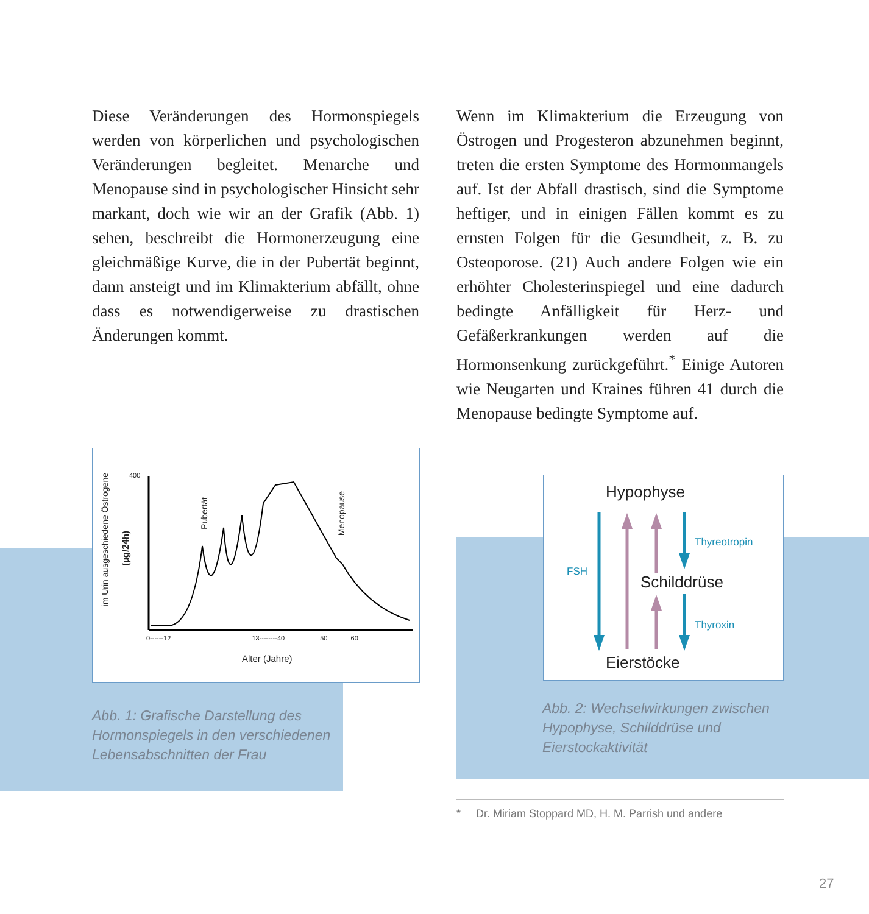Diese Veränderungen des Hormonspiegels werden von körperlichen und psychologischen Veränderungen begleitet. Menarche und Menopause sind in psychologischer Hinsicht sehr markant, doch wie wir an der Grafik (Abb. 1) sehen, beschreibt die Hormonerzeugung eine gleichmäßige Kurve, die in der Pubertät beginnt, dann ansteigt und im Klimakterium abfällt, ohne dass es notwendigerweise zu drastischen Änderungen kommt.
Wenn im Klimakterium die Erzeugung von Östrogen und Progesteron abzunehmen beginnt, treten die ersten Symptome des Hormonmangels auf. Ist der Abfall drastisch, sind die Symptome heftiger, und in einigen Fällen kommt es zu ernsten Folgen für die Gesundheit, z. B. zu Osteoporose. (21) Auch andere Folgen wie ein erhöhter Cholesterinspiegel und eine dadurch bedingte Anfälligkeit für Herz- und Gefäßerkrankungen werden auf die Hormonsenkung zurückgeführt.<sup>*</sup> Einige Autoren wie Neugarten und Kraines führen 41 durch die Menopause bedingte Symptome auf.
Pubertät
Menopause
im Urin ausgeschiedene Östrogene
(µg/24h)
400
0------12 13--------40 50 60
Alter (Jahre)
Abb. 1: Grafische Darstellung des
Hormonspiegels in den verschiedenen
Lebensabschnitten der Frau
Hypophyse
Thyreotropin
FSH
Schilddrüse
Thyroxin
Eierstöcke
Abb. 2: Wechselwirkungen zwischen
Hypophyse, Schilddrüse und
Eierstockaktivität
* Dr. Miriam Stoppard MD, H. M. Parrish und andere
27